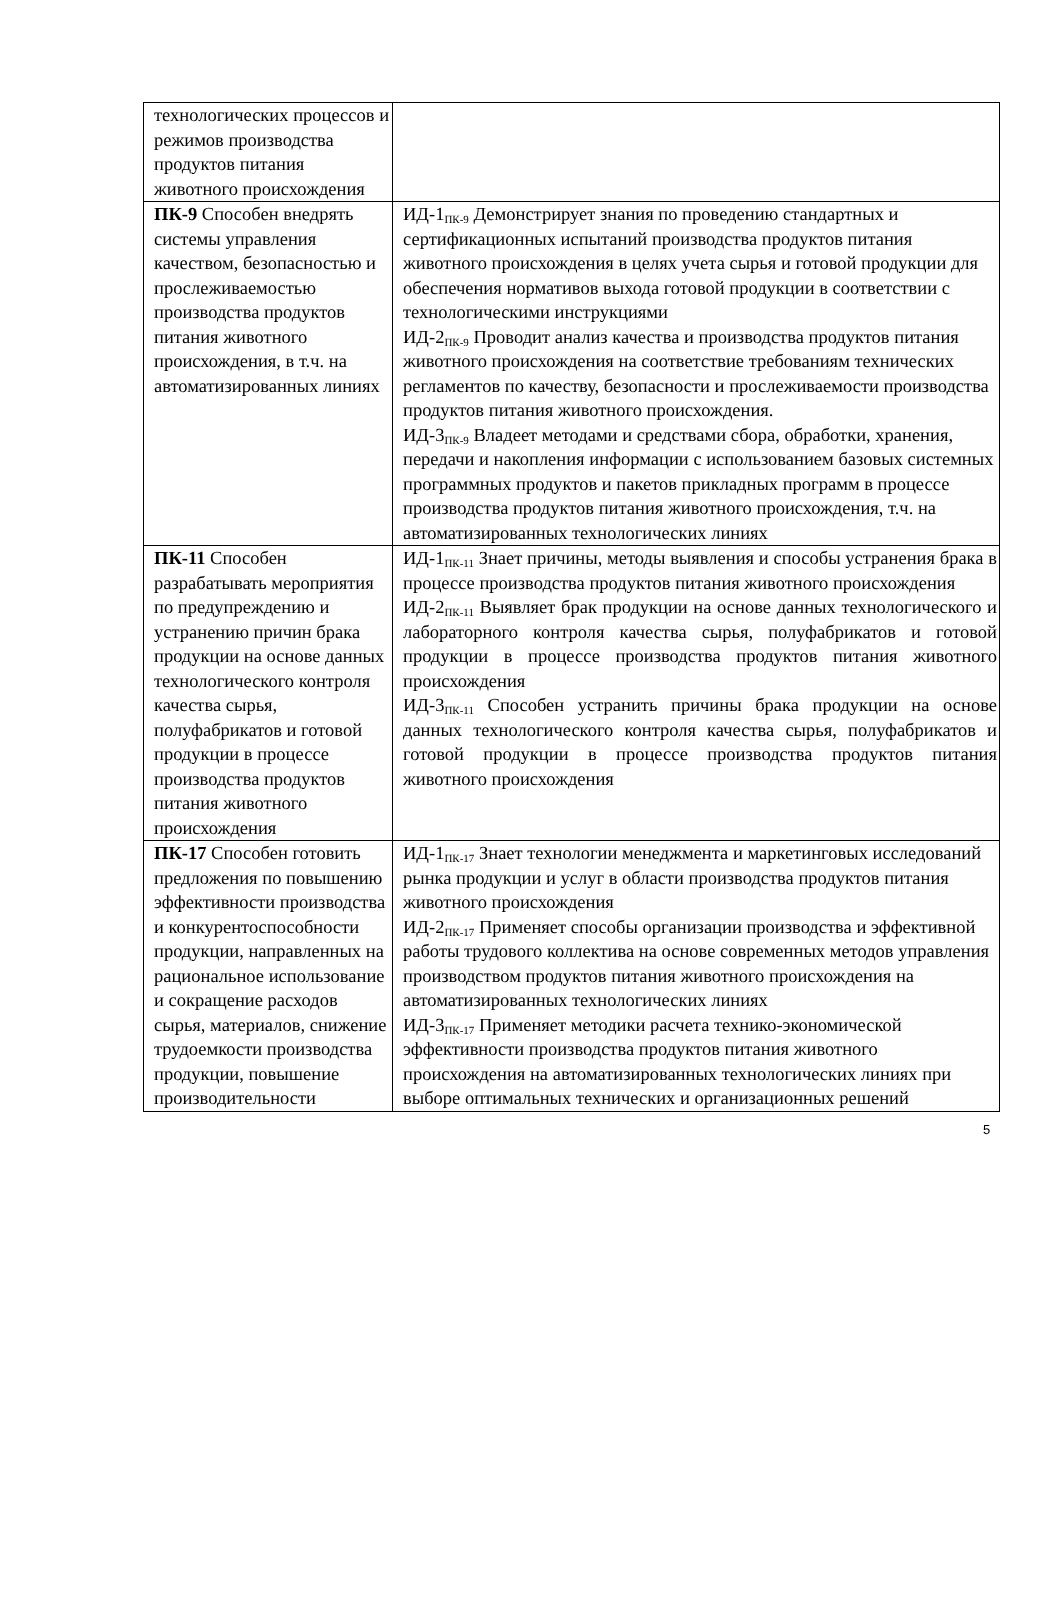| технологических процессов и режимов производства продуктов питания животного происхождения | |
| ПК-9 Способен внедрять системы управления качеством, безопасностью и прослеживаемостью производства продуктов питания животного происхождения, в т.ч. на автоматизированных линиях | ИД-1<sub>ПК-9</sub> Демонстрирует знания по проведению стандартных и сертификационных испытаний производства продуктов питания животного происхождения в целях учета сырья и готовой продукции для обеспечения нормативов выхода готовой продукции в соответствии с технологическими инструкциями ИД-2<sub>ПК-9</sub> Проводит анализ качества и производства продуктов питания животного происхождения на соответствие требованиям технических регламентов по качеству, безопасности и прослеживаемости производства продуктов питания животного происхождения. ИД-3<sub>ПК-9</sub> Владеет методами и средствами сбора, обработки, хранения, передачи и накопления информации с использованием базовых системных программных продуктов и пакетов прикладных программ в процессе производства продуктов питания животного происхождения, т.ч. на автоматизированных технологических линиях |
| ПК-11 Способен разрабатывать мероприятия по предупреждению и устранению причин брака продукции на основе данных технологического контроля качества сырья, полуфабрикатов и готовой продукции в процессе производства продуктов питания животного происхождения | ИД-1<sub>ПК-11</sub> Знает причины, методы выявления и способы устранения брака в процессе производства продуктов питания животного происхождения ИД-2<sub>ПК-11</sub> Выявляет брак продукции на основе данных технологического и лабораторного контроля качества сырья, полуфабрикатов и готовой продукции в процессе производства продуктов питания животного происхождения ИД-3<sub>ПК-11</sub> Способен устранить причины брака продукции на основе данных технологического контроля качества сырья, полуфабрикатов и готовой продукции в процессе производства продуктов питания животного происхождения |
| ПК-17 Способен готовить предложения по повышению эффективности производства и конкурентоспособности продукции, направленных на рациональное использование и сокращение расходов сырья, материалов, снижение трудоемкости производства продукции, повышение производительности | ИД-1<sub>ПК-17</sub> Знает технологии менеджмента и маркетинговых исследований рынка продукции и услуг в области производства продуктов питания животного происхождения ИД-2<sub>ПК-17</sub> Применяет способы организации производства и эффективной работы трудового коллектива на основе современных методов управления производством продуктов питания животного происхождения на автоматизированных технологических линиях ИД-3<sub>ПК-17</sub> Применяет методики расчета технико-экономической эффективности производства продуктов питания животного происхождения на автоматизированных технологических линиях при выборе оптимальных технических и организационных решений |
5